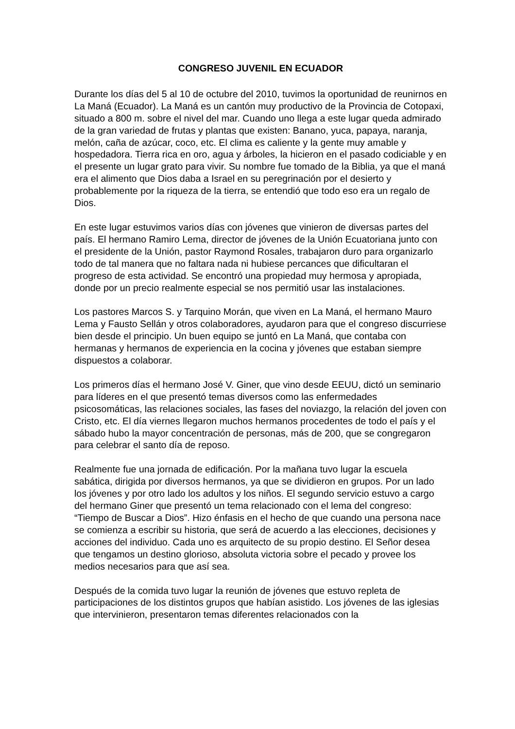CONGRESO JUVENIL EN ECUADOR
Durante los días del 5 al 10 de octubre del 2010, tuvimos la oportunidad de reunirnos en La Maná (Ecuador). La Maná es un cantón muy productivo de la Provincia de Cotopaxi, situado a 800 m. sobre el nivel del mar. Cuando uno llega a este lugar queda admirado de la gran variedad de frutas y plantas que existen: Banano, yuca, papaya, naranja, melón, caña de azúcar, coco, etc. El clima es caliente y la gente muy amable y hospedadora. Tierra rica en oro, agua y árboles, la hicieron en el pasado codiciable y en el presente un lugar grato para vivir. Su nombre fue tomado de la Biblia, ya que el maná era el alimento que Dios daba a Israel en su peregrinación por el desierto y probablemente por la riqueza de la tierra, se entendió que todo eso era un regalo de Dios.
En este lugar estuvimos varios días con jóvenes que vinieron de diversas partes del país. El hermano Ramiro Lema, director de jóvenes de la Unión Ecuatoriana junto con el presidente de la Unión, pastor Raymond Rosales, trabajaron duro para organizarlo todo de tal manera que no faltara nada ni hubiese percances que dificultaran el progreso de esta actividad. Se encontró una propiedad muy hermosa y apropiada, donde por un precio realmente especial se nos permitió usar las instalaciones.
Los pastores Marcos S. y Tarquino Morán, que viven en La Maná, el hermano Mauro Lema y Fausto Sellán y otros colaboradores, ayudaron para que el congreso discurriese bien desde el principio. Un buen equipo se juntó en La Maná, que contaba con hermanas y hermanos de experiencia en la cocina y jóvenes que estaban siempre dispuestos a colaborar.
Los primeros días el hermano José V. Giner, que vino desde EEUU, dictó un seminario para líderes en el que presentó temas diversos como las enfermedades psicosomáticas, las relaciones sociales, las fases del noviazgo, la relación del joven con Cristo, etc. El día viernes llegaron muchos hermanos procedentes de todo el país y el sábado hubo la mayor concentración de personas, más de 200, que se congregaron para celebrar el santo día de reposo.
Realmente fue una jornada de edificación. Por la mañana tuvo lugar la escuela sabática, dirigida por diversos hermanos, ya que se dividieron en grupos. Por un lado los jóvenes y por otro lado los adultos y los niños. El segundo servicio estuvo a cargo del hermano Giner que presentó un tema relacionado con el lema del congreso: “Tiempo de Buscar a Dios”. Hizo énfasis en el hecho de que cuando una persona nace se comienza a escribir su historia, que será de acuerdo a las elecciones, decisiones y acciones del individuo. Cada uno es arquitecto de su propio destino. El Señor desea que tengamos un destino glorioso, absoluta victoria sobre el pecado y provee los medios necesarios para que así sea.
Después de la comida tuvo lugar la reunión de jóvenes que estuvo repleta de participaciones de los distintos grupos que habían asistido. Los jóvenes de las iglesias que intervinieron, presentaron temas diferentes relacionados con la